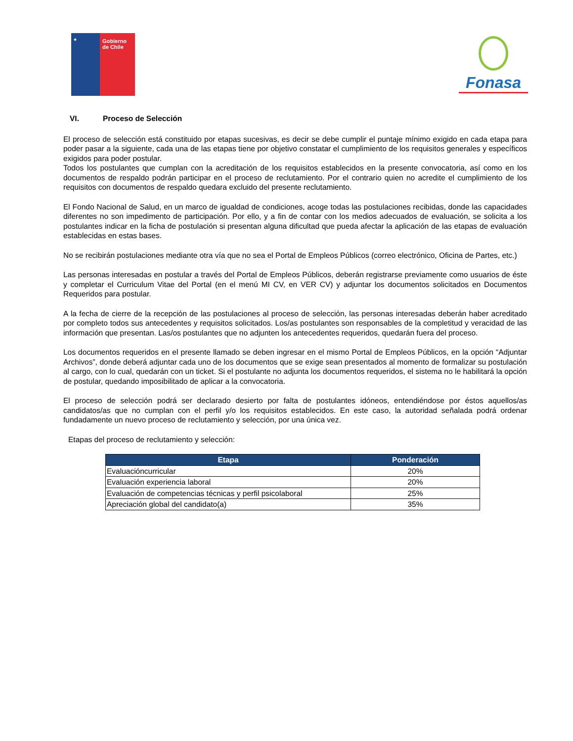★
Gobierno de Chile
Fonasa
VI. Proceso de Selección
El proceso de selección está constituido por etapas sucesivas, es decir se debe cumplir el puntaje mínimo exigido en cada etapa para poder pasar a la siguiente, cada una de las etapas tiene por objetivo constatar el cumplimiento de los requisitos generales y específicos exigidos para poder postular.
Todos los postulantes que cumplan con la acreditación de los requisitos establecidos en la presente convocatoria, así como en los documentos de respaldo podrán participar en el proceso de reclutamiento. Por el contrario quien no acredite el cumplimiento de los requisitos con documentos de respaldo quedara excluido del presente reclutamiento.
El Fondo Nacional de Salud, en un marco de igualdad de condiciones, acoge todas las postulaciones recibidas, donde las capacidades diferentes no son impedimento de participación. Por ello, y a fin de contar con los medios adecuados de evaluación, se solicita a los postulantes indicar en la ficha de postulación si presentan alguna dificultad que pueda afectar la aplicación de las etapas de evaluación establecidas en estas bases.
No se recibirán postulaciones mediante otra vía que no sea el Portal de Empleos Públicos (correo electrónico, Oficina de Partes, etc.)
Las personas interesadas en postular a través del Portal de Empleos Públicos, deberán registrarse previamente como usuarios de éste y completar el Curriculum Vitae del Portal (en el menú MI CV, en VER CV) y adjuntar los documentos solicitados en Documentos Requeridos para postular.
A la fecha de cierre de la recepción de las postulaciones al proceso de selección, las personas interesadas deberán haber acreditado por completo todos sus antecedentes y requisitos solicitados. Los/as postulantes son responsables de la completitud y veracidad de las información que presentan. Las/os postulantes que no adjunten los antecedentes requeridos, quedarán fuera del proceso.
Los documentos requeridos en el presente llamado se deben ingresar en el mismo Portal de Empleos Públicos, en la opción “Adjuntar Archivos”, donde deberá adjuntar cada uno de los documentos que se exige sean presentados al momento de formalizar su postulación al cargo, con lo cual, quedarán con un ticket. Si el postulante no adjunta los documentos requeridos, el sistema no le habilitará la opción de postular, quedando imposibilitado de aplicar a la convocatoria.
El proceso de selección podrá ser declarado desierto por falta de postulantes idóneos, entendiéndose por éstos aquellos/as candidatos/as que no cumplan con el perfil y/o los requisitos establecidos. En este caso, la autoridad señalada podrá ordenar fundadamente un nuevo proceso de reclutamiento y selección, por una única vez.
Etapas del proceso de reclutamiento y selección:
| Etapa | Ponderación |
| --- | --- |
| Evaluacióncurricular | 20% |
| Evaluación experiencia laboral | 20% |
| Evaluación de competencias técnicas y perfil psicolaboral | 25% |
| Apreciación global del candidato(a) | 35% |